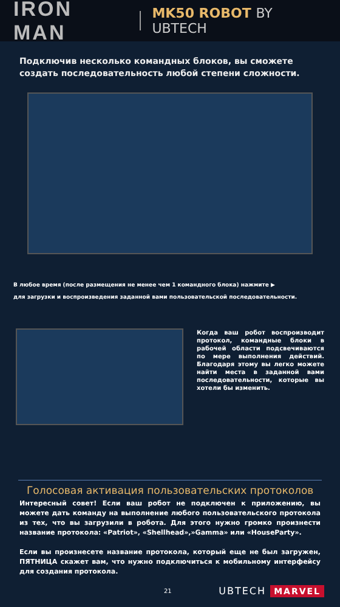IRON MAN
MK50 ROBOT BY UBTECH
Подключив несколько командных блоков, вы сможете создать последовательность любой степени сложности.
В любое время (после размещения не менее чем 1 командного блока) нажмите ▶
для загрузки и воспроизведения заданной вами пользовательской последовательности.
Когда ваш робот воспроизводит протокол, командные блоки в рабочей области подсвечиваются по мере выполнения действий. Благодаря этому вы легко можете найти места в заданной вами последовательности, которые вы хотели бы изменить.
Голосовая активация пользовательских протоколов
Интересный совет! Если ваш робот не подключен к приложению, вы можете дать команду на выполнение любого пользовательского протокола из тех, что вы загрузили в робота. Для этого нужно громко произнести название протокола: «Patriot», «Shellhead»,»Gamma» или «HouseParty».
Если вы произнесете название протокола, который еще не был загружен, ПЯТНИЦА скажет вам, что нужно подключиться к мобильному интерфейсу для создания протокола.
21 UBTECH MARVEL